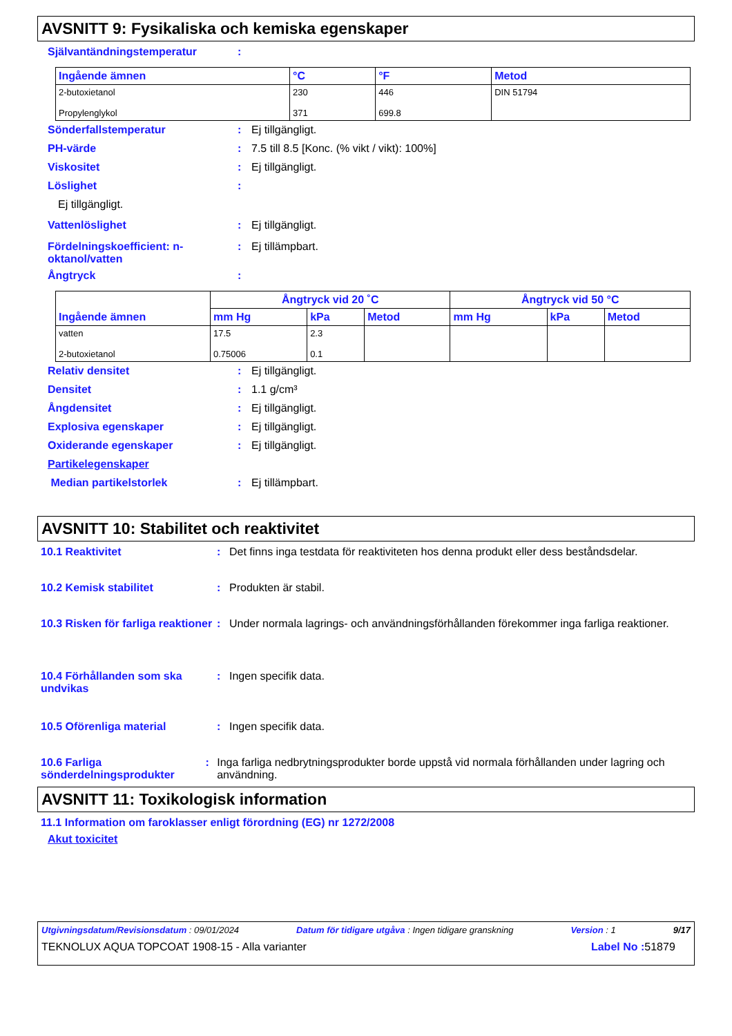AVSNITT 9: Fysikaliska och kemiska egenskaper
Självantändningstemperatur:
| Ingående ämnen | °C | °F | Metod |
| --- | --- | --- | --- |
| 2-butoxietanol Propylenglykol | 230 371 | 446 699.8 | DIN 51794 |
Sönderfallstemperatur: Ej tillgängligt.
PH-värde: 7.5 till 8.5 [Konc. (% vikt / vikt): 100%]
Viskositet: Ej tillgängligt.
Löslighet:
Ej tillgängligt.
Vattenlöslighet: Ej tillgängligt.
Fördelningskoefficient: n-oktanol/vatten: Ej tillämpbart.
Ångtryck:
| Ingående ämnen | Ångtryck vid 20 ˚C | | | Ångtryck vid 50 °C | | |
| --- | --- | --- | --- | --- | --- | --- |
| | mm Hg | kPa | Metod | mm Hg | kPa | Metod |
| vatten 2-butoxietanol | 17.5 0.75006 | 2.3 0.1 | | | | |
Relativ densitet: Ej tillgängligt.
Densitet: 1.1 g/cm³
Ångdensitet: Ej tillgängligt.
Explosiva egenskaper: Ej tillgängligt.
Oxiderande egenskaper: Ej tillgängligt.
Partikelegenskaper
Median partikelstorlek: Ej tillämpbart.
AVSNITT 10: Stabilitet och reaktivitet
10.1 Reaktivitet: Det finns inga testdata för reaktiviteten hos denna produkt eller dess beståndsdelar.
10.2 Kemisk stabilitet: Produkten är stabil.
10.3 Risken för farliga reaktioner: Under normala lagrings- och användningsförhållanden förekommer inga farliga reaktioner.
10.4 Förhållanden som ska undvikas: Ingen specifik data.
10.5 Oförenliga material: Ingen specifik data.
10.6 Farliga sönderdelningsprodukter: Inga farliga nedbrytningsprodukter borde uppstå vid normala förhållanden under lagring och användning.
AVSNITT 11: Toxikologisk information
11.1 Information om faroklasser enligt förordning (EG) nr 1272/2008
Akut toxicitet
Utgivningsdatum/Revisionsdatum : 09/01/2024 Datum för tidigare utgåva : Ingen tidigare granskning Version : 1 9/17
TEKNOLUX AQUA TOPCOAT 1908-15 - Alla varianter Label No : 51879